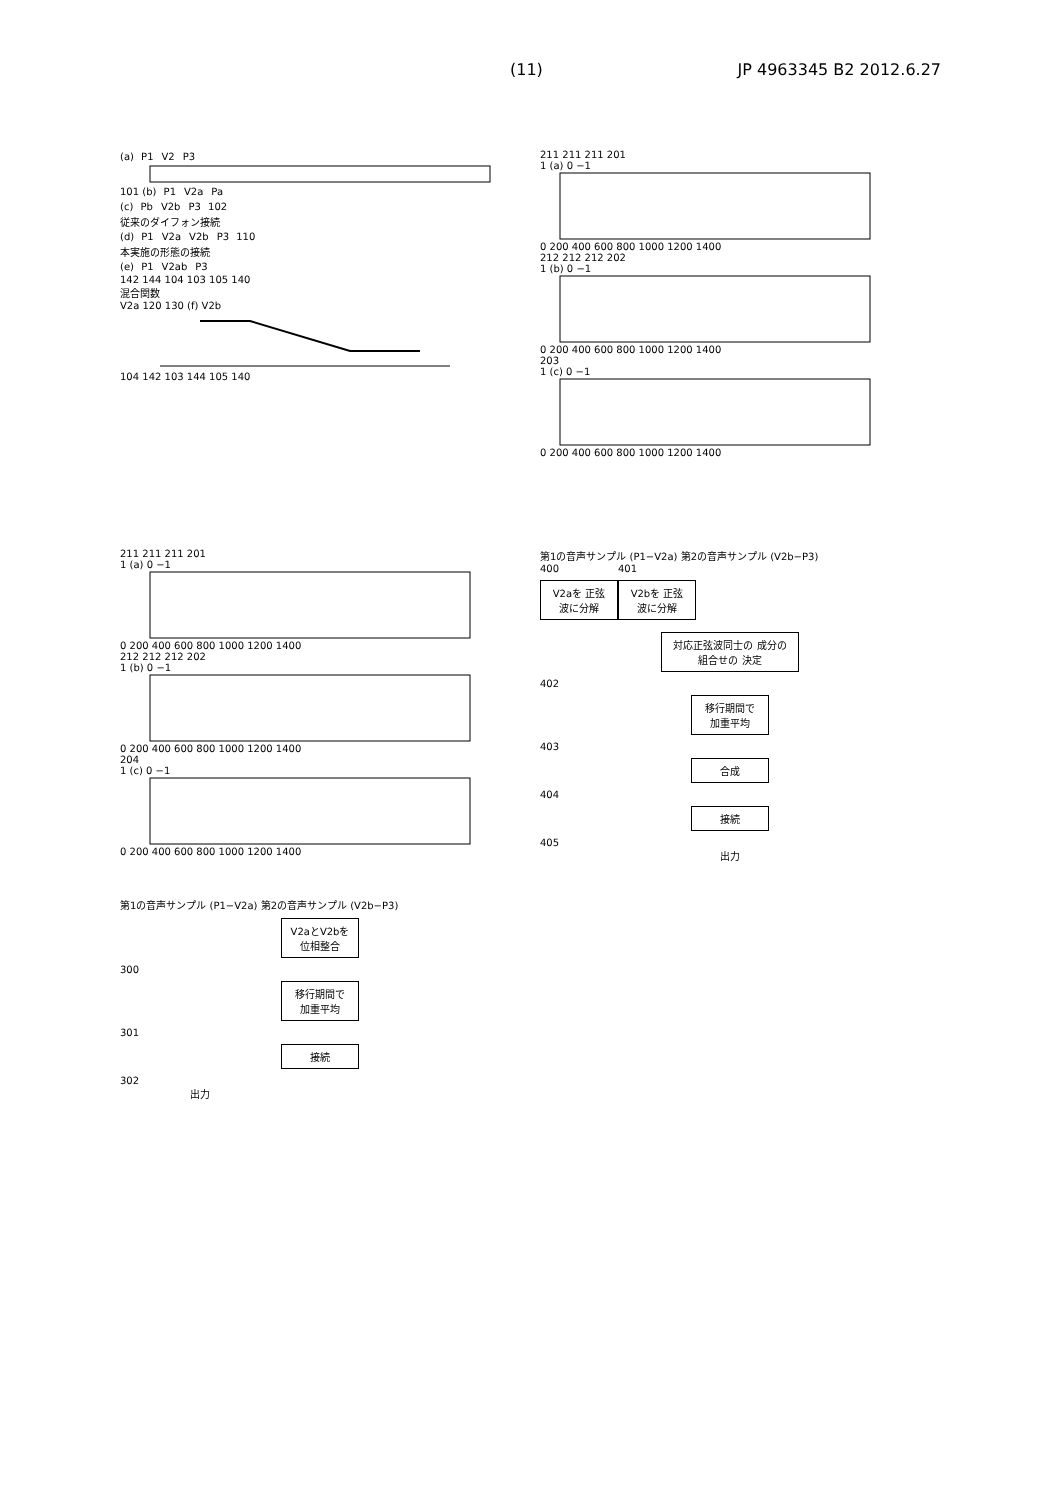(11) JP 4963345 B2 2012.6.27
(a) P1 V2 P3
101 (b) P1 V2a Pa
(c) Pb V2b P3 102
従来のダイフォン接続
(d) P1 V2a V2b P3 110
本実施の形態の接続
(e) P1 V2ab P3
142 144 104 103 105 140
混合関数
V2a 120 130 (f) V2b
104 142 103 144 105 140
211 211 211 201
1 (a) 0 −1
0 200 400 600 800 1000 1200 1400
212 212 212 202
1 (b) 0 −1
0 200 400 600 800 1000 1200 1400
203
1 (c) 0 −1
0 200 400 600 800 1000 1200 1400
211 211 211 201
1 (a) 0 −1
0 200 400 600 800 1000 1200 1400
212 212 212 202
1 (b) 0 −1
0 200 400 600 800 1000 1200 1400
204
1 (c) 0 −1
0 200 400 600 800 1000 1200 1400
第1の音声サンプル (P1−V2a) 第2の音声サンプル (V2b−P3)
V2aとV2bを 位相整合
300
移行期間で 加重平均
301
接続
302
出力
第1の音声サンプル (P1−V2a) 第2の音声サンプル (V2b−P3)
400
V2aを 正弦波に分解
401
V2bを 正弦波に分解
対応正弦波同士の 成分の組合せの 決定
402
移行期間で 加重平均
403
合成
404
接続
405
出力